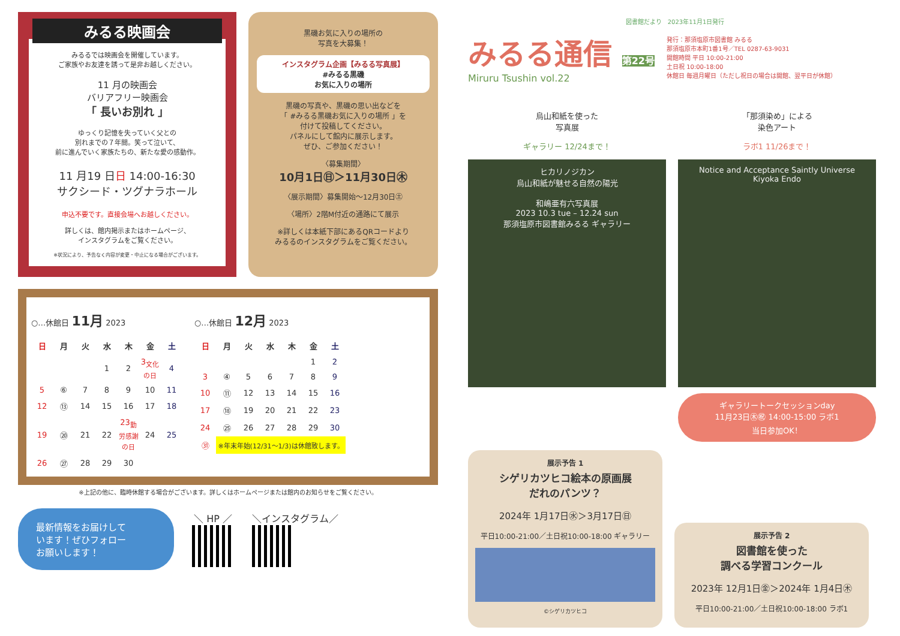みるる映画会
みるるでは映画会を開催しています。
ご家族やお友達を誘って是非お越しください。
11 月の映画会
バリアフリー映画会
「 長いお別れ 」
ゆっくり記憶を失っていく父との
別れまでの７年間。笑って泣いて、
前に進んでいく家族たちの、新たな愛の感動作。
11 月19 日日 14:00-16:30
サクシード・ツグナラホール
申込不要です。直接会場へお越しください。
詳しくは、館内掲示またはホームページ、
インスタグラムをご覧ください。
※状況により、予告なく内容が変更・中止になる場合がございます。
黒磯お気に入りの場所の
写真を大募集！
インスタグラム企画【みるる写真展】
#みるる黒磯
お気に入りの場所
黒磯の写真や、黒磯の思い出などを
「 #みるる黒磯お気に入りの場所 」を
付けて投稿してください。
パネルにして館内に展示します。
ぜひ、ご参加ください！
〈募集期間〉
10月1日㊐＞11月30日㊍
〈展示期間〉募集開始～12月30日㊏
〈場所〉2階M付近の通路にて展示
※詳しくは本紙下部にあるQRコードより
みるるのインスタグラムをご覧ください。
○…休館日 11月 2023
| 日 | 月 | 火 | 水 | 木 | 金 | 土 |
| --- | --- | --- | --- | --- | --- | --- |
| | | | 1 | 2 | 3<sub>文化の日</sub> | 4 |
| 5 | ⑥ | 7 | 8 | 9 | 10 | 11 |
| 12 | ⑬ | 14 | 15 | 16 | 17 | 18 |
| 19 | ⑳ | 21 | 22 | 23<sub>勤労感謝の日</sub> | 24 | 25 |
| 26 | ㉗ | 28 | 29 | 30 | | |
○…休館日 12月 2023
| 日 | 月 | 火 | 水 | 木 | 金 | 土 |
| --- | --- | --- | --- | --- | --- | --- |
| | | | | | 1 | 2 |
| 3 | ④ | 5 | 6 | 7 | 8 | 9 |
| 10 | ⑪ | 12 | 13 | 14 | 15 | 16 |
| 17 | ⑱ | 19 | 20 | 21 | 22 | 23 |
| 24 | ㉕ | 26 | 27 | 28 | 29 | 30 |
| ㉛ | ※年末年始(12/31～1/3)は休館致します。 | | | | | |
※上記の他に、臨時休館する場合がございます。詳しくはホームページまたは館内のお知らせをご覧ください。
最新情報をお届けして
います！ぜひフォロー
お願いします！
＼ HP ／ ＼インスタグラム／
図書館だより　2023年11月1日発行
みるる通信 第22号
Miruru Tsushin vol.22
発行：那須塩原市図書館 みるる
那須塩原市本町1番1号／TEL 0287-63-9031
開館時間 平日 10:00-21:00
土日祝 10:00-18:00
休館日 毎週月曜日（ただし祝日の場合は開館、翌平日が休館）
烏山和紙を使った
写真展
ギャラリー 12/24まで！
ヒカリノジカン
烏山和紙が魅せる自然の陽光
和嶋亜有六写真展
2023 10.3 tue – 12.24 sun
那須塩原市図書館みるる ギャラリー
「那須染め」による
染色アート
ラボ1 11/26まで！
Notice and Acceptance Saintly Universe
Kiyoka Endo
ギャラリートークセッションday
11月23日㊍㊗ 14:00-15:00 ラボ1
当日参加OK！
展示予告 1
シゲリカツヒコ絵本の原画展
だれのパンツ？
2024年 1月17日㊌＞3月17日㊐
平日10:00-21:00／土日祝10:00-18:00 ギャラリー
©シゲリカツヒコ
展示予告 2
図書館を使った
調べる学習コンクール
2023年 12月1日㊎＞2024年 1月4日㊍
平日10:00-21:00／土日祝10:00-18:00 ラボ1